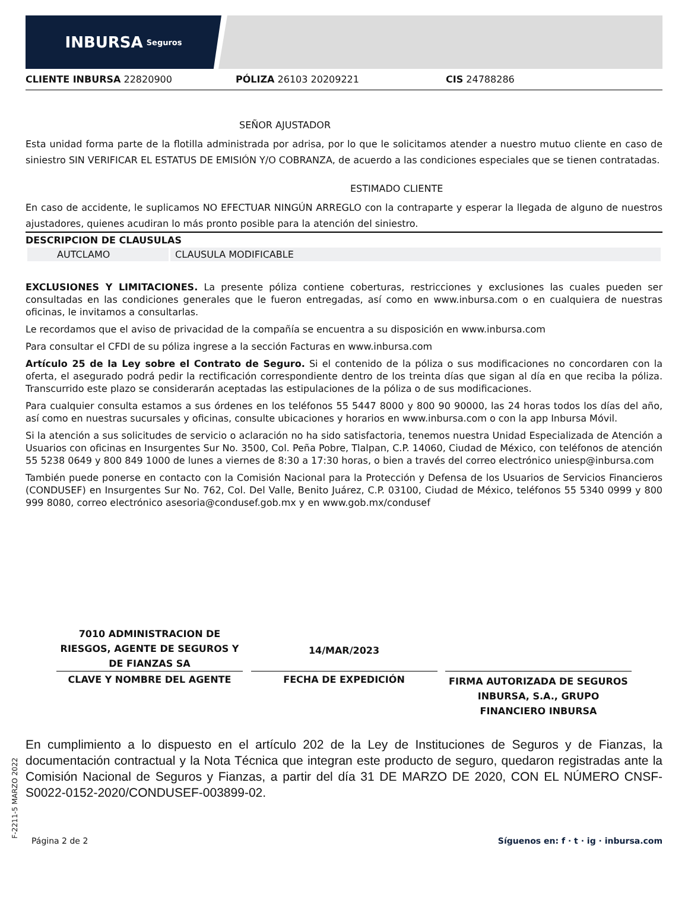INBURSA Seguros
CLIENTE INBURSA 22820900 PÓLIZA 26103 20209221 CIS 24788286
SEÑOR AJUSTADOR
Esta unidad forma parte de la flotilla administrada por adrisa, por lo que le solicitamos atender a nuestro mutuo cliente en caso de siniestro SIN VERIFICAR EL ESTATUS DE EMISIÓN Y/O COBRANZA, de acuerdo a las condiciones especiales que se tienen contratadas.
ESTIMADO CLIENTE
En caso de accidente, le suplicamos NO EFECTUAR NINGÚN ARREGLO con la contraparte y esperar la llegada de alguno de nuestros ajustadores, quienes acudiran lo más pronto posible para la atención del siniestro.
DESCRIPCION DE CLAUSULAS
| AUTCLAMO | CLAUSULA MODIFICABLE |
EXCLUSIONES Y LIMITACIONES. La presente póliza contiene coberturas, restricciones y exclusiones las cuales pueden ser consultadas en las condiciones generales que le fueron entregadas, así como en www.inbursa.com o en cualquiera de nuestras oficinas, le invitamos a consultarlas.
Le recordamos que el aviso de privacidad de la compañía se encuentra a su disposición en www.inbursa.com
Para consultar el CFDI de su póliza ingrese a la sección Facturas en www.inbursa.com
Artículo 25 de la Ley sobre el Contrato de Seguro. Si el contenido de la póliza o sus modificaciones no concordaren con la oferta, el asegurado podrá pedir la rectificación correspondiente dentro de los treinta días que sigan al día en que reciba la póliza. Transcurrido este plazo se considerarán aceptadas las estipulaciones de la póliza o de sus modificaciones.
Para cualquier consulta estamos a sus órdenes en los teléfonos 55 5447 8000 y 800 90 90000, las 24 horas todos los días del año, así como en nuestras sucursales y oficinas, consulte ubicaciones y horarios en www.inbursa.com o con la app Inbursa Móvil.
Si la atención a sus solicitudes de servicio o aclaración no ha sido satisfactoria, tenemos nuestra Unidad Especializada de Atención a Usuarios con oficinas en Insurgentes Sur No. 3500, Col. Peña Pobre, Tlalpan, C.P. 14060, Ciudad de México, con teléfonos de atención 55 5238 0649 y 800 849 1000 de lunes a viernes de 8:30 a 17:30 horas, o bien a través del correo electrónico uniesp@inbursa.com
También puede ponerse en contacto con la Comisión Nacional para la Protección y Defensa de los Usuarios de Servicios Financieros (CONDUSEF) en Insurgentes Sur No. 762, Col. Del Valle, Benito Juárez, C.P. 03100, Ciudad de México, teléfonos 55 5340 0999 y 800 999 8080, correo electrónico asesoria@condusef.gob.mx y en www.gob.mx/condusef
7010 ADMINISTRACION DE RIESGOS, AGENTE DE SEGUROS Y DE FIANZAS SA
14/MAR/2023
CLAVE Y NOMBRE DEL AGENTE FECHA DE EXPEDICIÓN
FIRMA AUTORIZADA DE SEGUROS INBURSA, S.A., GRUPO FINANCIERO INBURSA
En cumplimiento a lo dispuesto en el artículo 202 de la Ley de Instituciones de Seguros y de Fianzas, la documentación contractual y la Nota Técnica que integran este producto de seguro, quedaron registradas ante la Comisión Nacional de Seguros y Fianzas, a partir del día 31 DE MARZO DE 2020, CON EL NÚMERO CNSF-S0022-0152-2020/CONDUSEF-003899-02.
F-2211-5 MARZO 2022
Página 2 de 2 Síguenos en: f · t · ig · inbursa.com